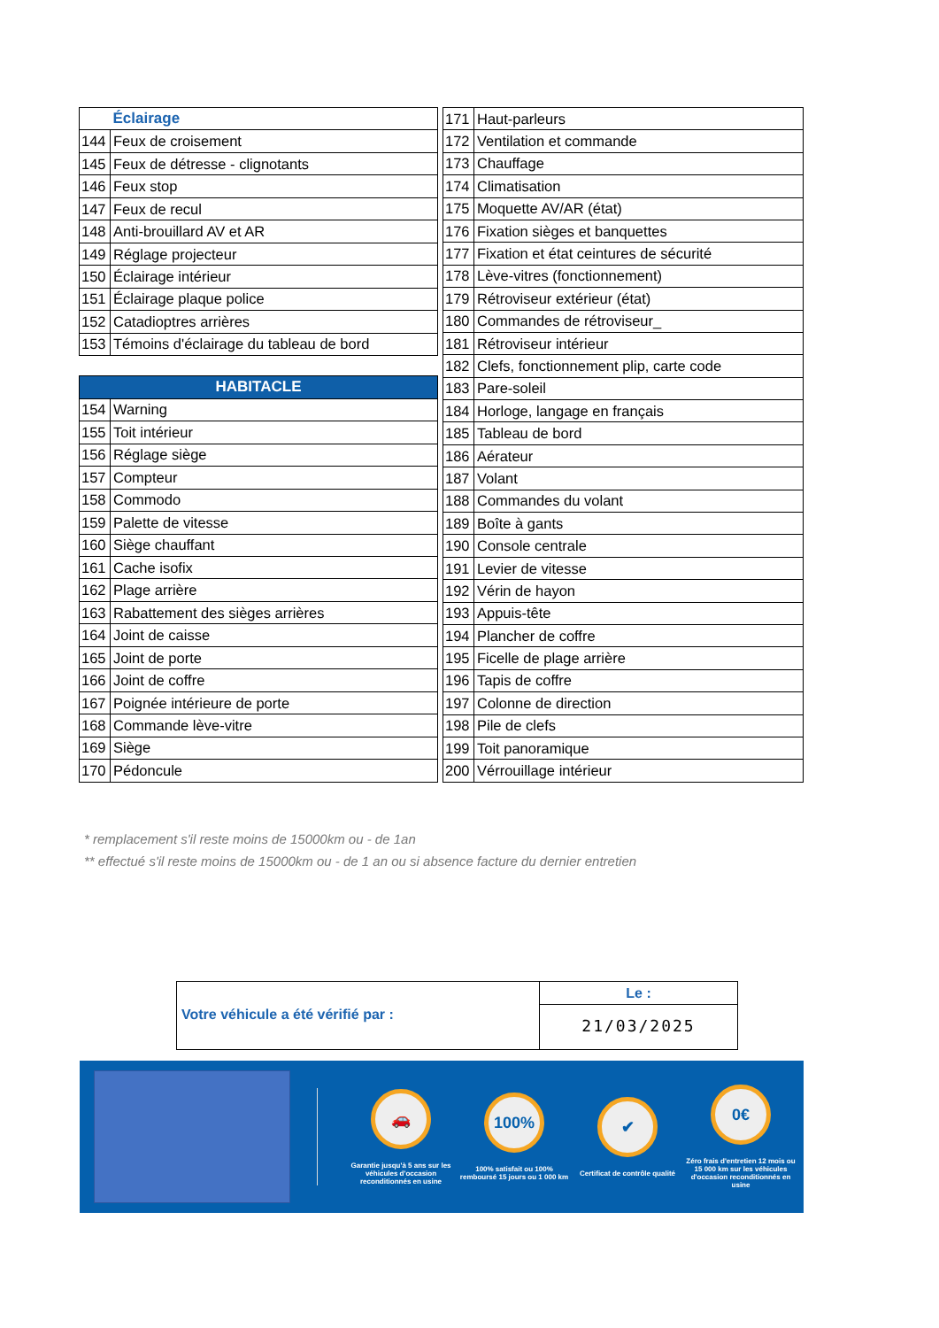| | Éclairage |
| --- | --- |
| 144 | Feux de croisement |
| 145 | Feux de détresse - clignotants |
| 146 | Feux stop |
| 147 | Feux de recul |
| 148 | Anti-brouillard AV et AR |
| 149 | Réglage projecteur |
| 150 | Éclairage intérieur |
| 151 | Éclairage plaque police |
| 152 | Catadioptres arrières |
| 153 | Témoins d'éclairage du tableau de bord |
| HABITACLE | |
| 154 | Warning |
| 155 | Toit intérieur |
| 156 | Réglage siège |
| 157 | Compteur |
| 158 | Commodo |
| 159 | Palette de vitesse |
| 160 | Siège chauffant |
| 161 | Cache isofix |
| 162 | Plage arrière |
| 163 | Rabattement des sièges arrières |
| 164 | Joint de caisse |
| 165 | Joint de porte |
| 166 | Joint de coffre |
| 167 | Poignée intérieure de porte |
| 168 | Commande lève-vitre |
| 169 | Siège |
| 170 | Pédoncule |
| 171 | Haut-parleurs |
| 172 | Ventilation et commande |
| 173 | Chauffage |
| 174 | Climatisation |
| 175 | Moquette AV/AR (état) |
| 176 | Fixation sièges et banquettes |
| 177 | Fixation et état ceintures de sécurité |
| 178 | Lève-vitres (fonctionnement) |
| 179 | Rétroviseur extérieur (état) |
| 180 | Commandes de rétroviseur_ |
| 181 | Rétroviseur intérieur |
| 182 | Clefs, fonctionnement plip, carte code |
| 183 | Pare-soleil |
| 184 | Horloge, langage en français |
| 185 | Tableau de bord |
| 186 | Aérateur |
| 187 | Volant |
| 188 | Commandes du volant |
| 189 | Boîte à gants |
| 190 | Console centrale |
| 191 | Levier de vitesse |
| 192 | Vérin de hayon |
| 193 | Appuis-tête |
| 194 | Plancher de coffre |
| 195 | Ficelle de plage arrière |
| 196 | Tapis de coffre |
| 197 | Colonne de direction |
| 198 | Pile de clefs |
| 199 | Toit panoramique |
| 200 | Vérrouillage intérieur |
* remplacement s'il reste moins de 15000km ou - de 1an
** effectué s'il reste moins de 15000km ou - de 1 an ou si absence facture du dernier entretien
Votre véhicule a été vérifié par :
Le :
21/03/2025
🚗
Garantie jusqu'à 5 ans sur les véhicules d'occasion reconditionnés en usine
100%
100% satisfait ou 100% remboursé 15 jours ou 1 000 km
✔
Certificat de contrôle qualité
0€
Zéro frais d'entretien 12 mois ou 15 000 km sur les véhicules d'occasion reconditionnés en usine